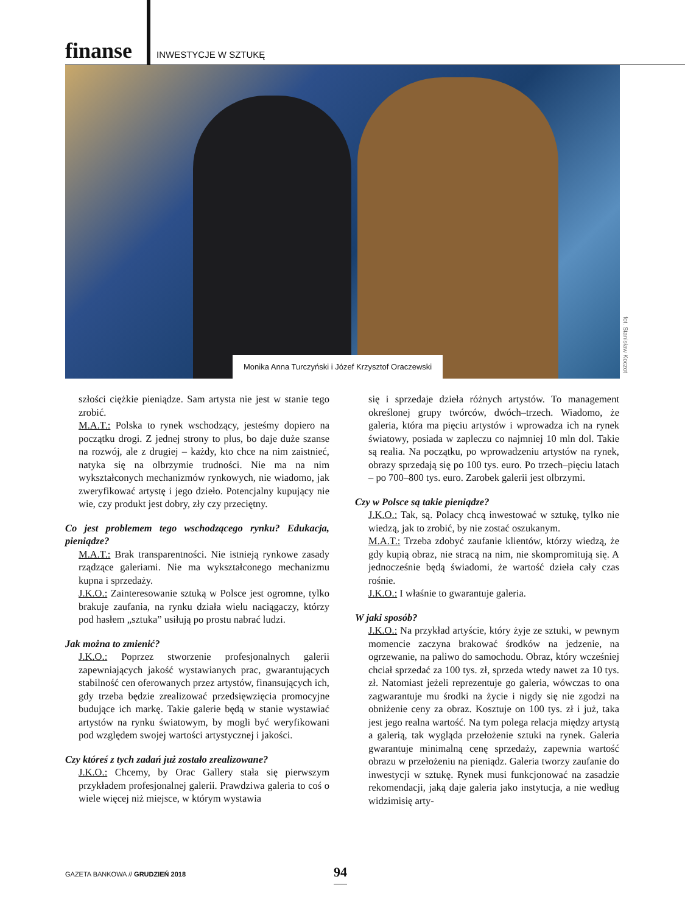finanse INWESTYCJE W SZTUKĘ
Monika Anna Turczyński i Józef Krzysztof Oraczewski
fot. Stanisław Koczot
szłości ciężkie pieniądze. Sam artysta nie jest w stanie tego zrobić.
M.A.T.: Polska to rynek wschodzący, jesteśmy dopiero na początku drogi. Z jednej strony to plus, bo daje duże szanse na rozwój, ale z drugiej – każdy, kto chce na nim zaistnieć, natyka się na olbrzymie trudności. Nie ma na nim wykształconych mechanizmów rynkowych, nie wiadomo, jak zweryfikować artystę i jego dzieło. Potencjalny kupujący nie wie, czy produkt jest dobry, zły czy przeciętny.
Co jest problemem tego wschodzącego rynku? Edukacja, pieniądze?
M.A.T.: Brak transparentności. Nie istnieją rynkowe zasady rządzące galeriami. Nie ma wykształconego mechanizmu kupna i sprzedaży.
J.K.O.: Zainteresowanie sztuką w Polsce jest ogromne, tylko brakuje zaufania, na rynku działa wielu naciągaczy, którzy pod hasłem „sztuka” usiłują po prostu nabrać ludzi.
Jak można to zmienić?
J.K.O.: Poprzez stworzenie profesjonalnych galerii zapewniających jakość wystawianych prac, gwarantujących stabilność cen oferowanych przez artystów, finansujących ich, gdy trzeba będzie zrealizować przedsięwzięcia promocyjne budujące ich markę. Takie galerie będą w stanie wystawiać artystów na rynku światowym, by mogli być weryfikowani pod względem swojej wartości artystycznej i jakości.
Czy któreś z tych zadań już zostało zrealizowane?
J.K.O.: Chcemy, by Orac Gallery stała się pierwszym przykładem profesjonalnej galerii. Prawdziwa galeria to coś o wiele więcej niż miejsce, w którym wystawia
się i sprzedaje dzieła różnych artystów. To management określonej grupy twórców, dwóch–trzech. Wiadomo, że galeria, która ma pięciu artystów i wprowadza ich na rynek światowy, posiada w zapleczu co najmniej 10 mln dol. Takie są realia. Na początku, po wprowadzeniu artystów na rynek, obrazy sprzedają się po 100 tys. euro. Po trzech–pięciu latach – po 700–800 tys. euro. Zarobek galerii jest olbrzymi.
Czy w Polsce są takie pieniądze?
J.K.O.: Tak, są. Polacy chcą inwestować w sztukę, tylko nie wiedzą, jak to zrobić, by nie zostać oszukanym.
M.A.T.: Trzeba zdobyć zaufanie klientów, którzy wiedzą, że gdy kupią obraz, nie stracą na nim, nie skompromitują się. A jednocześnie będą świadomi, że wartość dzieła cały czas rośnie.
J.K.O.: I właśnie to gwarantuje galeria.
W jaki sposób?
J.K.O.: Na przykład artyście, który żyje ze sztuki, w pewnym momencie zaczyna brakować środków na jedzenie, na ogrzewanie, na paliwo do samochodu. Obraz, który wcześniej chciał sprzedać za 100 tys. zł, sprzeda wtedy nawet za 10 tys. zł. Natomiast jeżeli reprezentuje go galeria, wówczas to ona zagwarantuje mu środki na życie i nigdy się nie zgodzi na obniżenie ceny za obraz. Kosztuje on 100 tys. zł i już, taka jest jego realna wartość. Na tym polega relacja między artystą a galerią, tak wygląda przełożenie sztuki na rynek. Galeria gwarantuje minimalną cenę sprzedaży, zapewnia wartość obrazu w przełożeniu na pieniądz. Galeria tworzy zaufanie do inwestycji w sztukę. Rynek musi funkcjonować na zasadzie rekomendacji, jaką daje galeria jako instytucja, a nie według widzimisię arty-
GAZETA BANKOWA // GRUDZIEŃ 2018
94